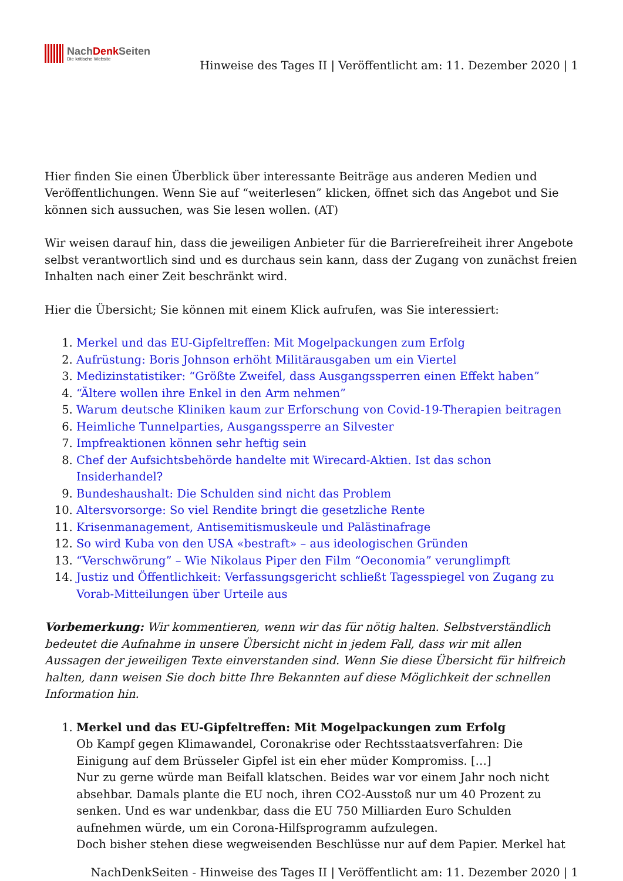NachDenk Seiten
Die kritische Website
Hinweise des Tages II | Veröffentlicht am: 11. Dezember 2020 | 1
Hier finden Sie einen Überblick über interessante Beiträge aus anderen Medien und Veröffentlichungen. Wenn Sie auf “weiterlesen” klicken, öffnet sich das Angebot und Sie können sich aussuchen, was Sie lesen wollen. (AT)
Wir weisen darauf hin, dass die jeweiligen Anbieter für die Barrierefreiheit ihrer Angebote selbst verantwortlich sind und es durchaus sein kann, dass der Zugang von zunächst freien Inhalten nach einer Zeit beschränkt wird.
Hier die Übersicht; Sie können mit einem Klick aufrufen, was Sie interessiert:
1. Merkel und das EU-Gipfeltreffen: Mit Mogelpackungen zum Erfolg
2. Aufrüstung: Boris Johnson erhöht Militärausgaben um ein Viertel
3. Medizinstatistiker: “Größte Zweifel, dass Ausgangssperren einen Effekt haben”
4. “Ältere wollen ihre Enkel in den Arm nehmen”
5. Warum deutsche Kliniken kaum zur Erforschung von Covid-19-Therapien beitragen
6. Heimliche Tunnelparties, Ausgangssperre an Silvester
7. Impfreaktionen können sehr heftig sein
8. Chef der Aufsichtsbehörde handelte mit Wirecard-Aktien. Ist das schon Insiderhandel?
9. Bundeshaushalt: Die Schulden sind nicht das Problem
10. Altersvorsorge: So viel Rendite bringt die gesetzliche Rente
11. Krisenmanagement, Antisemitismuskeule und Palästinafrage
12. So wird Kuba von den USA «bestraft» – aus ideologischen Gründen
13. “Verschwörung” – Wie Nikolaus Piper den Film “Oeconomia” verunglimpft
14. Justiz und Öffentlichkeit: Verfassungsgericht schließt Tagesspiegel von Zugang zu Vorab-Mitteilungen über Urteile aus
Vorbemerkung: Wir kommentieren, wenn wir das für nötig halten. Selbstverständlich bedeutet die Aufnahme in unsere Übersicht nicht in jedem Fall, dass wir mit allen Aussagen der jeweiligen Texte einverstanden sind. Wenn Sie diese Übersicht für hilfreich halten, dann weisen Sie doch bitte Ihre Bekannten auf diese Möglichkeit der schnellen Information hin.
1. Merkel und das EU-Gipfeltreffen: Mit Mogelpackungen zum Erfolg
Ob Kampf gegen Klimawandel, Coronakrise oder Rechtsstaatsverfahren: Die Einigung auf dem Brüsseler Gipfel ist ein eher müder Kompromiss. […]
Nur zu gerne würde man Beifall klatschen. Beides war vor einem Jahr noch nicht absehbar. Damals plante die EU noch, ihren CO2-Ausstoß nur um 40 Prozent zu senken. Und es war undenkbar, dass die EU 750 Milliarden Euro Schulden aufnehmen würde, um ein Corona-Hilfsprogramm aufzulegen.
Doch bisher stehen diese wegweisenden Beschlüsse nur auf dem Papier. Merkel hat
NachDenkSeiten - Hinweise des Tages II | Veröffentlicht am: 11. Dezember 2020 | 1